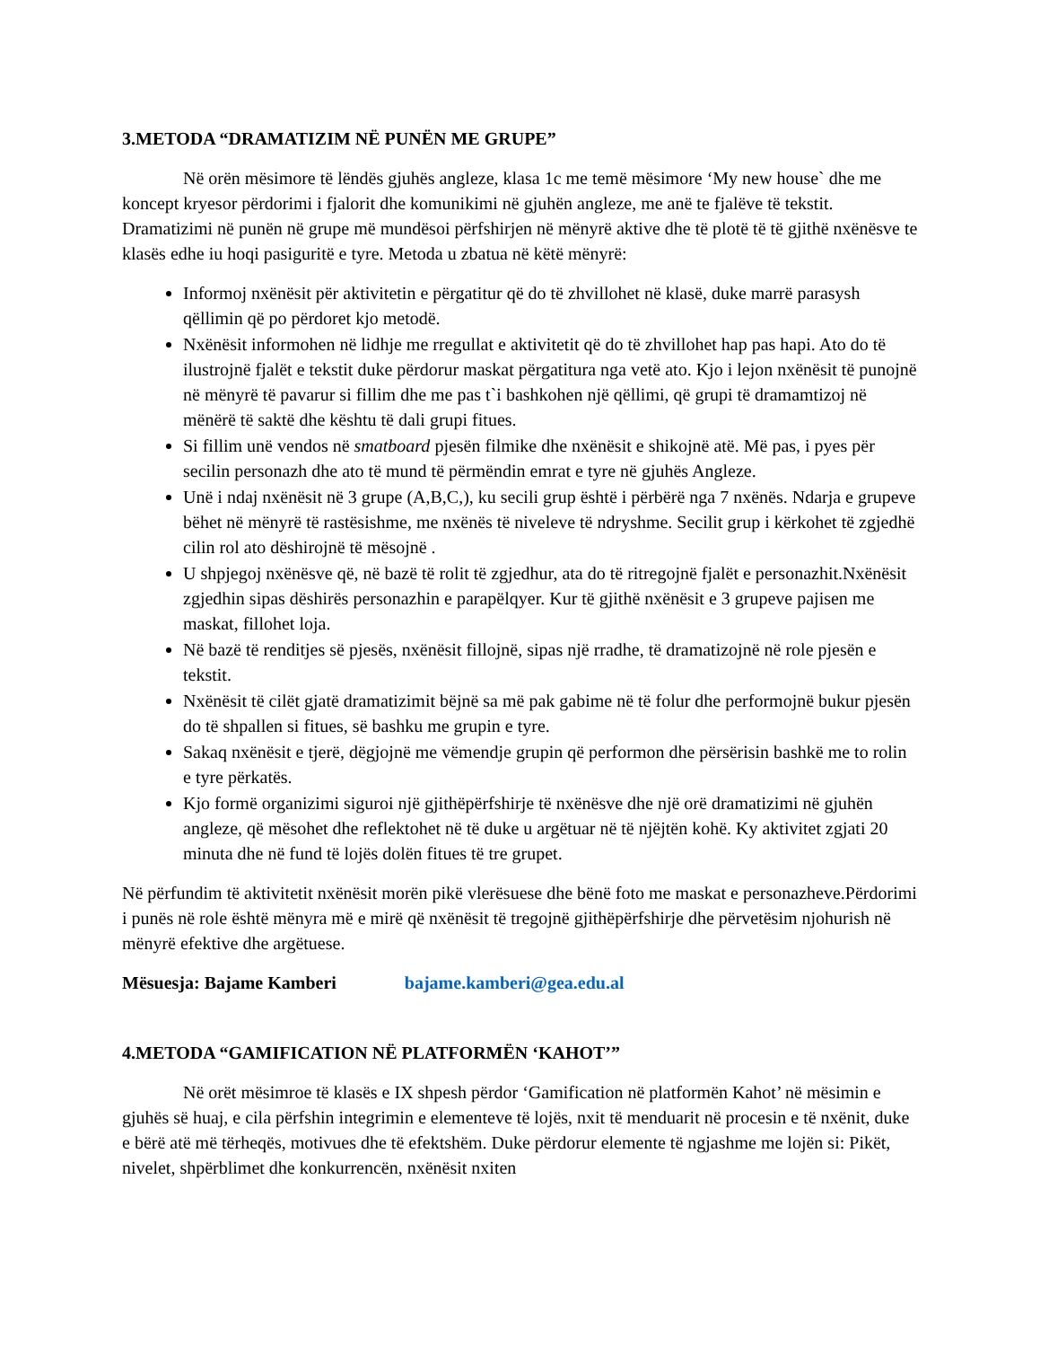3.METODA “DRAMATIZIM NË PUNËN ME GRUPE”
Në orën mësimore të lëndës gjuhës angleze, klasa 1c me temë mësimore ‘My new house` dhe me koncept kryesor përdorimi i fjalorit dhe komunikimi në gjuhën angleze, me anë te fjalëve të tekstit. Dramatizimi në punën në grupe më mundësoi përfshirjen në mënyrë aktive dhe të plotë të të gjithë nxënësve te klasës edhe iu hoqi pasiguritë e tyre. Metoda u zbatua në këtë mënyrë:
Informoj nxënësit për aktivitetin e përgatitur që do të zhvillohet në klasë, duke marrë parasysh qëllimin që po përdoret kjo metodë.
Nxënësit informohen në lidhje me rregullat e aktivitetit që do të zhvillohet hap pas hapi. Ato do të ilustrojnë fjalët e tekstit duke përdorur maskat përgatitura nga vetë ato. Kjo i lejon nxënësit të punojnë në mënyrë të pavarur si fillim dhe me pas t`i bashkohen një qëllimi, që grupi të dramamtizoj në mënërë të saktë dhe kështu të dali grupi fitues.
Si fillim unë vendos në smatboard pjesën filmike dhe nxënësit e shikojnë atë. Më pas, i pyes për secilin personazh dhe ato të mund të përmëndin emrat e tyre në gjuhës Angleze.
Unë i ndaj nxënësit në 3 grupe (A,B,C,), ku secili grup është i përbërë nga 7 nxënës. Ndarja e grupeve bëhet në mënyrë të rastësishme, me nxënës të niveleve të ndryshme. Secilit grup i kërkohet të zgjedhë cilin rol ato dëshirojnë të mësojnë .
U shpjegoj nxënësve që, në bazë të rolit të zgjedhur, ata do të ritregojnë fjalët e personazhit.Nxënësit zgjedhin sipas dëshirës personazhin e parapëlqyer. Kur të gjithë nxënësit e 3 grupeve pajisen me maskat, fillohet loja.
Në bazë të renditjes së pjesës, nxënësit fillojnë, sipas një rradhe, të dramatizojnë në role pjesën e tekstit.
Nxënësit të cilët gjatë dramatizimit bëjnë sa më pak gabime në të folur dhe performojnë bukur pjesën do të shpallen si fitues, së bashku me grupin e tyre.
Sakaq nxënësit e tjerë, dëgjojnë me vëmendje grupin që performon dhe përsërisin bashkë me to rolin e tyre përkatës.
Kjo formë organizimi siguroi një gjithëpërfshirje të nxënësve dhe një orë dramatizimi në gjuhën angleze, që mësohet dhe reflektohet në të duke u argëtuar në të njëjtën kohë. Ky aktivitet zgjati 20 minuta dhe në fund të lojës dolën fitues të tre grupet.
Në përfundim të aktivitetit nxënësit morën pikë vlerësuese dhe bënë foto me maskat e personazheve.Përdorimi i punës në role është mënyra më e mirë që nxënësit të tregojnë gjithëpërfshirje dhe përvetësim njohurish në mënyrë efektive dhe argëtuese.
Mësuesja: Bajame Kamberi bajame.kamberi@gea.edu.al
4.METODA “GAMIFICATION NË PLATFORMËN ‘KAHOT’”
Në orët mësimroe të klasës e IX shpesh përdor ‘Gamification në platformën Kahot’ në mësimin e gjuhës së huaj, e cila përfshin integrimin e elementeve të lojës, nxit të menduarit në procesin e të nxënit, duke e bërë atë më tërheqës, motivues dhe të efektshëm. Duke përdorur elemente të ngjashme me lojën si: Pikët, nivelet, shpërblimet dhe konkurrencën, nxënësit nxiten